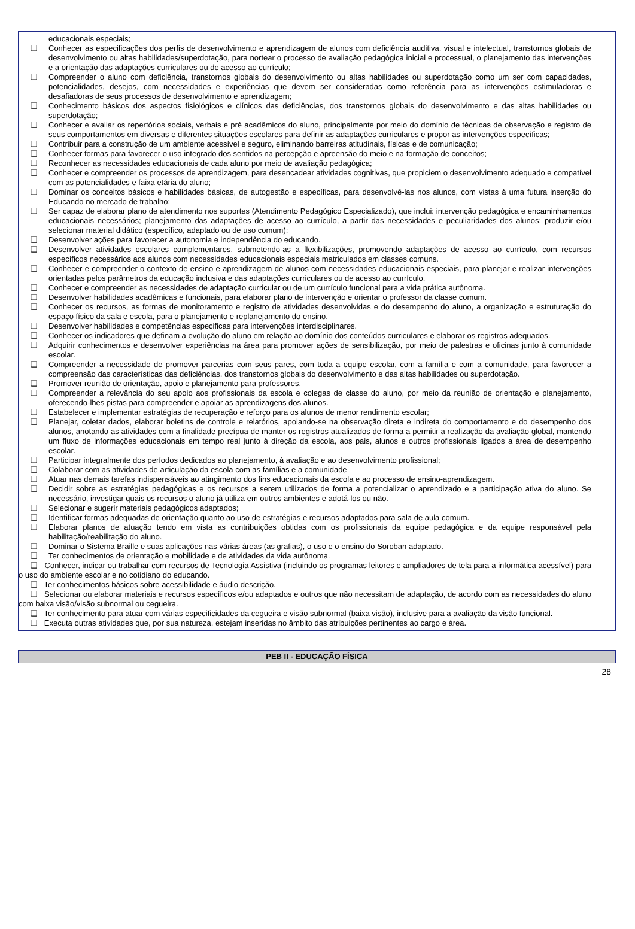educacionais especiais;
❑ Conhecer as especificações dos perfis de desenvolvimento e aprendizagem de alunos com deficiência auditiva, visual e intelectual, transtornos globais de desenvolvimento ou altas habilidades/superdotação, para nortear o processo de avaliação pedagógica inicial e processual, o planejamento das intervenções e a orientação das adaptações curriculares ou de acesso ao currículo;
❑ Compreender o aluno com deficiência, transtornos globais do desenvolvimento ou altas habilidades ou superdotação como um ser com capacidades, potencialidades, desejos, com necessidades e experiências que devem ser consideradas como referência para as intervenções estimuladoras e desafiadoras de seus processos de desenvolvimento e aprendizagem;
❑ Conhecimento básicos dos aspectos fisiológicos e clínicos das deficiências, dos transtornos globais do desenvolvimento e das altas habilidades ou superdotação;
❑ Conhecer e avaliar os repertórios sociais, verbais e pré acadêmicos do aluno, principalmente por meio do domínio de técnicas de observação e registro de seus comportamentos em diversas e diferentes situações escolares para definir as adaptações curriculares e propor as intervenções específicas;
❑ Contribuir para a construção de um ambiente acessível e seguro, eliminando barreiras atitudinais, físicas e de comunicação;
❑ Conhecer formas para favorecer o uso integrado dos sentidos na percepção e apreensão do meio e na formação de conceitos;
❑ Reconhecer as necessidades educacionais de cada aluno por meio de avaliação pedagógica;
❑ Conhecer e compreender os processos de aprendizagem, para desencadear atividades cognitivas, que propiciem o desenvolvimento adequado e compatível com as potencialidades e faixa etária do aluno;
❑ Dominar os conceitos básicos e habilidades básicas, de autogestão e específicas, para desenvolvê-las nos alunos, com vistas à uma futura inserção do Educando no mercado de trabalho;
❑ Ser capaz de elaborar plano de atendimento nos suportes (Atendimento Pedagógico Especializado), que inclui: intervenção pedagógica e encaminhamentos educacionais necessários; planejamento das adaptações de acesso ao currículo, a partir das necessidades e peculiaridades dos alunos; produzir e/ou selecionar material didático (específico, adaptado ou de uso comum);
❑ Desenvolver ações para favorecer a autonomia e independência do educando.
❑ Desenvolver atividades escolares complementares, submetendo-as a flexibilizações, promovendo adaptações de acesso ao currículo, com recursos específicos necessários aos alunos com necessidades educacionais especiais matriculados em classes comuns.
❑ Conhecer e compreender o contexto de ensino e aprendizagem de alunos com necessidades educacionais especiais, para planejar e realizar intervenções orientadas pelos parâmetros da educação inclusiva e das adaptações curriculares ou de acesso ao currículo.
❑ Conhecer e compreender as necessidades de adaptação curricular ou de um currículo funcional para a vida prática autônoma.
❑ Desenvolver habilidades acadêmicas e funcionais, para elaborar plano de intervenção e orientar o professor da classe comum.
❑ Conhecer os recursos, as formas de monitoramento e registro de atividades desenvolvidas e do desempenho do aluno, a organização e estruturação do espaço físico da sala e escola, para o planejamento e replanejamento do ensino.
❑ Desenvolver habilidades e competências especificas para intervenções interdisciplinares.
❑ Conhecer os indicadores que definam a evolução do aluno em relação ao domínio dos conteúdos curriculares e elaborar os registros adequados.
❑ Adquirir conhecimentos e desenvolver experiências na área para promover ações de sensibilização, por meio de palestras e oficinas junto à comunidade escolar.
❑ Compreender a necessidade de promover parcerias com seus pares, com toda a equipe escolar, com a família e com a comunidade, para favorecer a compreensão das características das deficiências, dos transtornos globais do desenvolvimento e das altas habilidades ou superdotação.
❑ Promover reunião de orientação, apoio e planejamento para professores.
❑ Compreender a relevância do seu apoio aos profissionais da escola e colegas de classe do aluno, por meio da reunião de orientação e planejamento, oferecendo-lhes pistas para compreender e apoiar as aprendizagens dos alunos.
❑ Estabelecer e implementar estratégias de recuperação e reforço para os alunos de menor rendimento escolar;
❑ Planejar, coletar dados, elaborar boletins de controle e relatórios, apoiando-se na observação direta e indireta do comportamento e do desempenho dos alunos, anotando as atividades com a finalidade precípua de manter os registros atualizados de forma a permitir a realização da avaliação global, mantendo um fluxo de informações educacionais em tempo real junto à direção da escola, aos pais, alunos e outros profissionais ligados a área de desempenho escolar.
❑ Participar integralmente dos períodos dedicados ao planejamento, à avaliação e ao desenvolvimento profissional;
❑ Colaborar com as atividades de articulação da escola com as famílias e a comunidade
❑ Atuar nas demais tarefas indispensáveis ao atingimento dos fins educacionais da escola e ao processo de ensino-aprendizagem.
❑ Decidir sobre as estratégias pedagógicas e os recursos a serem utilizados de forma a potencializar o aprendizado e a participação ativa do aluno. Se necessário, investigar quais os recursos o aluno já utiliza em outros ambientes e adotá-los ou não.
❑ Selecionar e sugerir materiais pedagógicos adaptados;
❑ Identificar formas adequadas de orientação quanto ao uso de estratégias e recursos adaptados para sala de aula comum.
❑ Elaborar planos de atuação tendo em vista as contribuições obtidas com os profissionais da equipe pedagógica e da equipe responsável pela habilitação/reabilitação do aluno.
❑ Dominar o Sistema Braille e suas aplicações nas várias áreas (as grafias), o uso e o ensino do Soroban adaptado.
❑ Ter conhecimentos de orientação e mobilidade e de atividades da vida autônoma.
❑ Conhecer, indicar ou trabalhar com recursos de Tecnologia Assistiva (incluindo os programas leitores e ampliadores de tela para a informática acessível) para o uso do ambiente escolar e no cotidiano do educando.
❑ Ter conhecimentos básicos sobre acessibilidade e áudio descrição.
❑ Selecionar ou elaborar materiais e recursos específicos e/ou adaptados e outros que não necessitam de adaptação, de acordo com as necessidades do aluno com baixa visão/visão subnormal ou cegueira.
❑ Ter conhecimento para atuar com várias especificidades da cegueira e visão subnormal (baixa visão), inclusive para a avaliação da visão funcional.
❑ Executa outras atividades que, por sua natureza, estejam inseridas no âmbito das atribuições pertinentes ao cargo e área.
PEB II - EDUCAÇÃO FÍSICA
28